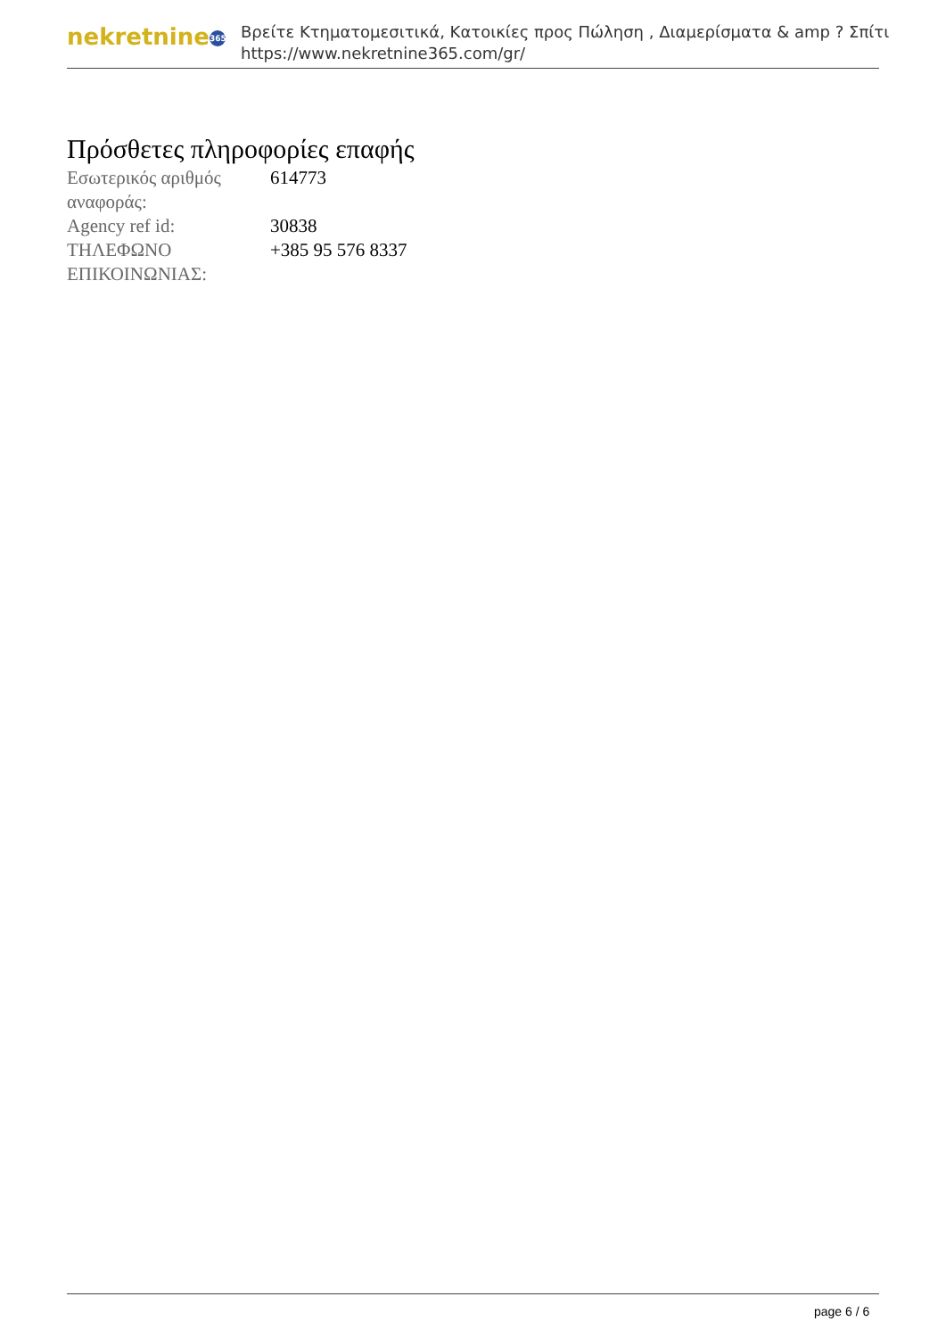nekretnine 365
Βρείτε Κτηματομεσιτικά, Κατοικίες προς Πώληση , Διαμερίσματα & amp ? Σπίτι
https://www.nekretnine365.com/gr/
Πρόσθετες πληροφορίες επαφής
| Εσωτερικός αριθμός αναφοράς: | 614773 |
| Agency ref id: | 30838 |
| ΤΗΛΕΦΩΝΟ ΕΠΙΚΟΙΝΩΝΙΑΣ: | +385 95 576 8337 |
page 6 / 6